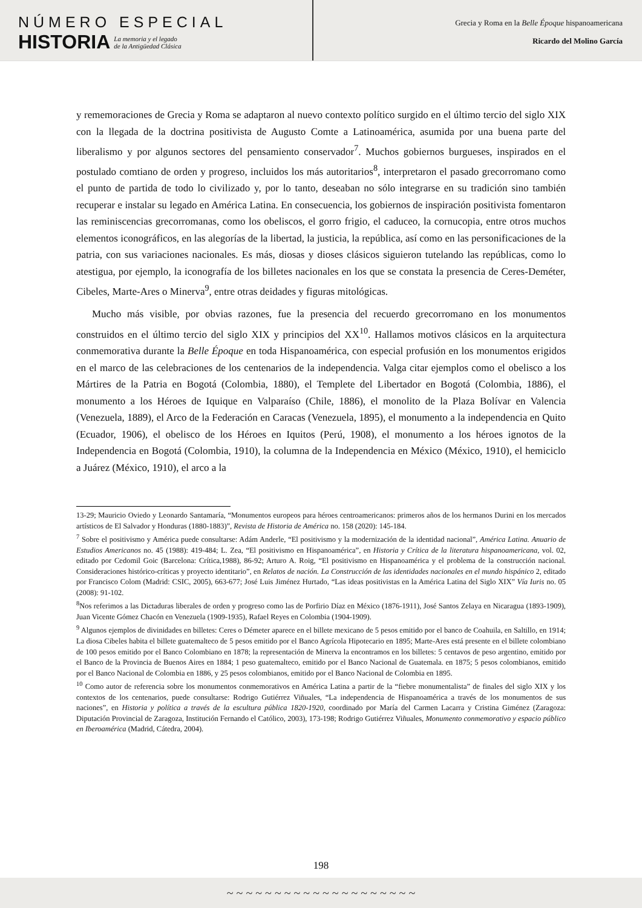NÚMERO ESPECIAL
HISTORIA
La memoria y el legado
de la Antigüedad Clásica
Grecia y Roma en la Belle Époque hispanoamericana
Ricardo del Molino García
y rememoraciones de Grecia y Roma se adaptaron al nuevo contexto político surgido en el último tercio del siglo XIX con la llegada de la doctrina positivista de Augusto Comte a Latinoamérica, asumida por una buena parte del liberalismo y por algunos sectores del pensamiento conservador<sup>7</sup>. Muchos gobiernos burgueses, inspirados en el postulado comtiano de orden y progreso, incluidos los más autoritarios<sup>8</sup>, interpretaron el pasado grecorromano como el punto de partida de todo lo civilizado y, por lo tanto, deseaban no sólo integrarse en su tradición sino también recuperar e instalar su legado en América Latina. En consecuencia, los gobiernos de inspiración positivista fomentaron las reminiscencias grecorromanas, como los obeliscos, el gorro frigio, el caduceo, la cornucopia, entre otros muchos elementos iconográficos, en las alegorías de la libertad, la justicia, la república, así como en las personificaciones de la patria, con sus variaciones nacionales. Es más, diosas y dioses clásicos siguieron tutelando las repúblicas, como lo atestigua, por ejemplo, la iconografía de los billetes nacionales en los que se constata la presencia de Ceres-Deméter, Cibeles, Marte-Ares o Minerva<sup>9</sup>, entre otras deidades y figuras mitológicas.
Mucho más visible, por obvias razones, fue la presencia del recuerdo grecorromano en los monumentos construidos en el último tercio del siglo XIX y principios del XX<sup>10</sup>. Hallamos motivos clásicos en la arquitectura conmemorativa durante la Belle Époque en toda Hispanoamérica, con especial profusión en los monumentos erigidos en el marco de las celebraciones de los centenarios de la independencia. Valga citar ejemplos como el obelisco a los Mártires de la Patria en Bogotá (Colombia, 1880), el Templete del Libertador en Bogotá (Colombia, 1886), el monumento a los Héroes de Iquique en Valparaíso (Chile, 1886), el monolito de la Plaza Bolívar en Valencia (Venezuela, 1889), el Arco de la Federación en Caracas (Venezuela, 1895), el monumento a la independencia en Quito (Ecuador, 1906), el obelisco de los Héroes en Iquitos (Perú, 1908), el monumento a los héroes ignotos de la Independencia en Bogotá (Colombia, 1910), la columna de la Independencia en México (México, 1910), el hemiciclo a Juárez (México, 1910), el arco a la
13-29; Mauricio Oviedo y Leonardo Santamaría, “Monumentos europeos para héroes centroamericanos: primeros años de los hermanos Durini en los mercados artísticos de El Salvador y Honduras (1880-1883)”, Revista de Historia de América no. 158 (2020): 145-184.
<sup>7</sup> Sobre el positivismo y América puede consultarse: Adám Anderle, “El positivismo y la modernización de la identidad nacional”, América Latina. Anuario de Estudios Americanos no. 45 (1988): 419-484; L. Zea, “El positivismo en Hispanoamérica”, en Historia y Crítica de la literatura hispanoamericana, vol. 02, editado por Cedomil Goic (Barcelona: Crítica,1988), 86-92; Arturo A. Roig, “El positivismo en Hispanoamérica y el problema de la construcción nacional. Consideraciones histórico-críticas y proyecto identitario”, en Relatos de nación. La Construcción de las identidades nacionales en el mundo hispánico 2, editado por Francisco Colom (Madrid: CSIC, 2005), 663-677; José Luis Jiménez Hurtado, “Las ideas positivistas en la América Latina del Siglo XIX” Vía Iuris no. 05 (2008): 91-102.
<sup>8</sup> Nos referimos a las Dictaduras liberales de orden y progreso como las de Porfirio Díaz en México (1876-1911), José Santos Zelaya en Nicaragua (1893-1909), Juan Vicente Gómez Chacón en Venezuela (1909-1935), Rafael Reyes en Colombia (1904-1909).
<sup>9</sup> Algunos ejemplos de divinidades en billetes: Ceres o Démeter aparece en el billete mexicano de 5 pesos emitido por el banco de Coahuila, en Saltillo, en 1914; La diosa Cibeles habita el billete guatemalteco de 5 pesos emitido por el Banco Agrícola Hipotecario en 1895; Marte-Ares está presente en el billete colombiano de 100 pesos emitido por el Banco Colombiano en 1878; la representación de Minerva la encontramos en los billetes: 5 centavos de peso argentino, emitido por el Banco de la Provincia de Buenos Aires en 1884; 1 peso guatemalteco, emitido por el Banco Nacional de Guatemala. en 1875; 5 pesos colombianos, emitido por el Banco Nacional de Colombia en 1886, y 25 pesos colombianos, emitido por el Banco Nacional de Colombia en 1895.
<sup>10</sup> Como autor de referencia sobre los monumentos conmemorativos en América Latina a partir de la “fiebre monumentalista” de finales del siglo XIX y los contextos de los centenarios, puede consultarse: Rodrigo Gutiérrez Viñuales, “La independencia de Hispanoamérica a través de los monumentos de sus naciones”, en Historia y política a través de la escultura pública 1820-1920, coordinado por María del Carmen Lacarra y Cristina Giménez (Zaragoza: Diputación Provincial de Zaragoza, Institución Fernando el Católico, 2003), 173-198; Rodrigo Gutiérrez Viñuales, Monumento conmemorativo y espacio público en Iberoamérica (Madrid, Cátedra, 2004).
198
~ ~ ~ ~ ~ ~ ~ ~ ~ ~ ~ ~ ~ ~ ~ ~ ~ ~ ~ ~